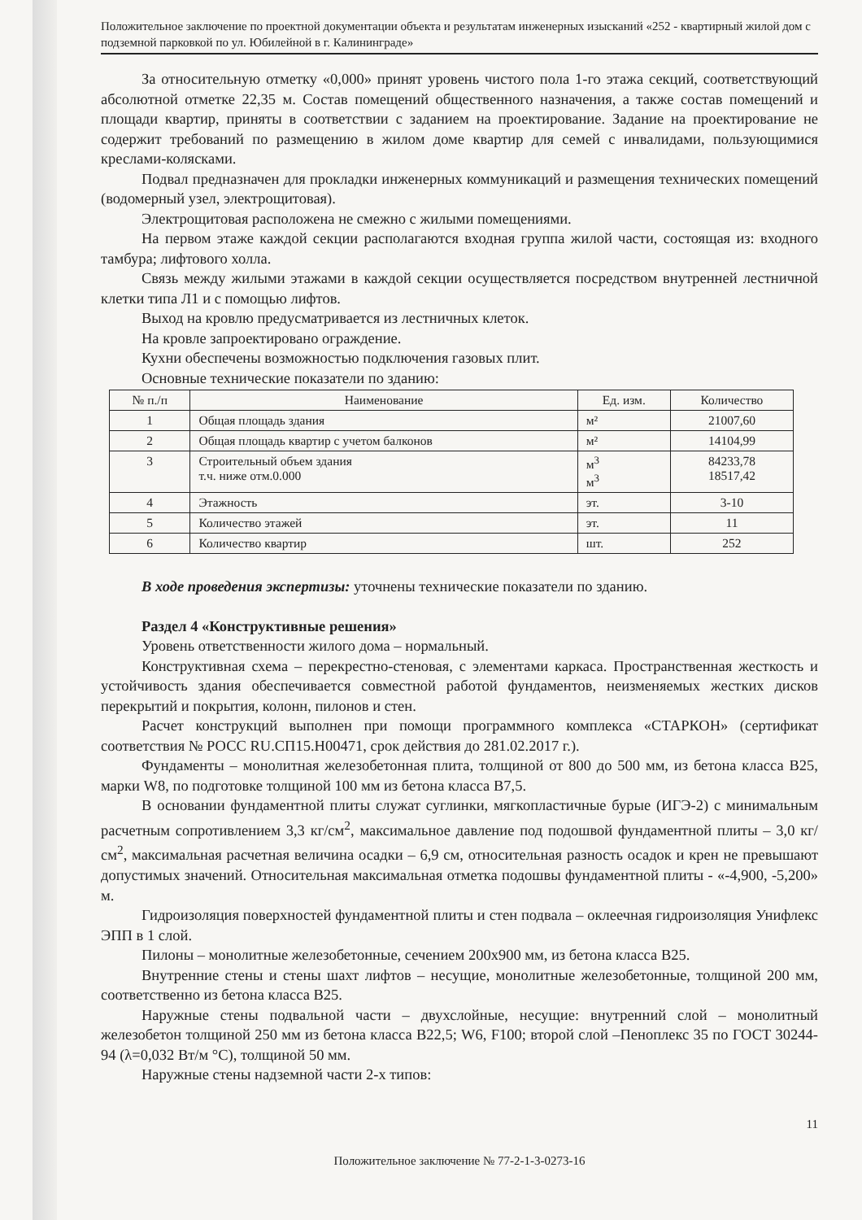Положительное заключение по проектной документации объекта и результатам инженерных изысканий «252 - квартирный жилой дом с подземной парковкой по ул. Юбилейной в г. Калининграде»
За относительную отметку «0,000» принят уровень чистого пола 1-го этажа секций, соответствующий абсолютной отметке 22,35 м. Состав помещений общественного назначения, а также состав помещений и площади квартир, приняты в соответствии с заданием на проектирование. Задание на проектирование не содержит требований по размещению в жилом доме квартир для семей с инвалидами, пользующимися креслами-колясками.
Подвал предназначен для прокладки инженерных коммуникаций и размещения технических помещений (водомерный узел, электрощитовая).
Электрощитовая расположена не смежно с жилыми помещениями.
На первом этаже каждой секции располагаются входная группа жилой части, состоящая из: входного тамбура; лифтового холла.
Связь между жилыми этажами в каждой секции осуществляется посредством внутренней лестничной клетки типа Л1 и с помощью лифтов.
Выход на кровлю предусматривается из лестничных клеток.
На кровле запроектировано ограждение.
Кухни обеспечены возможностью подключения газовых плит.
Основные технические показатели по зданию:
| № п./п | Наименование | Ед. изм. | Количество |
| --- | --- | --- | --- |
| 1 | Общая площадь здания | м² | 21007,60 |
| 2 | Общая площадь квартир с учетом балконов | м² | 14104,99 |
| 3 | Строительный объем здания т.ч. ниже отм.0.000 | м<sup>3</sup> м<sup>3</sup> | 84233,78 18517,42 |
| 4 | Этажность | эт. | 3-10 |
| 5 | Количество этажей | эт. | 11 |
| 6 | Количество квартир | шт. | 252 |
В ходе проведения экспертизы: уточнены технические показатели по зданию.
Раздел 4 «Конструктивные решения»
Уровень ответственности жилого дома – нормальный.
Конструктивная схема – перекрестно-стеновая, с элементами каркаса. Пространственная жесткость и устойчивость здания обеспечивается совместной работой фундаментов, неизменяемых жестких дисков перекрытий и покрытия, колонн, пилонов и стен.
Расчет конструкций выполнен при помощи программного комплекса «СТАРКОН» (сертификат соответствия № РОСС RU.СП15.Н00471, срок действия до 281.02.2017 г.).
Фундаменты – монолитная железобетонная плита, толщиной от 800 до 500 мм, из бетона класса В25, марки W8, по подготовке толщиной 100 мм из бетона класса В7,5.
В основании фундаментной плиты служат суглинки, мягкопластичные бурые (ИГЭ-2) с минимальным расчетным сопротивлением 3,3 кг/см<sup>2</sup>, максимальное давление под подошвой фундаментной плиты – 3,0 кг/см<sup>2</sup>, максимальная расчетная величина осадки – 6,9 см, относительная разность осадок и крен не превышают допустимых значений. Относительная максимальная отметка подошвы фундаментной плиты - «-4,900, -5,200» м.
Гидроизоляция поверхностей фундаментной плиты и стен подвала – оклеечная гидроизоляция Унифлекс ЭПП в 1 слой.
Пилоны – монолитные железобетонные, сечением 200х900 мм, из бетона класса В25.
Внутренние стены и стены шахт лифтов – несущие, монолитные железобетонные, толщиной 200 мм, соответственно из бетона класса В25.
Наружные стены подвальной части – двухслойные, несущие: внутренний слой – монолитный железобетон толщиной 250 мм из бетона класса В22,5; W6, F100; второй слой –Пеноплекс 35 по ГОСТ 30244-94 (λ=0,032 Вт/м °С), толщиной 50 мм.
Наружные стены надземной части 2-х типов:
11
Положительное заключение № 77-2-1-3-0273-16